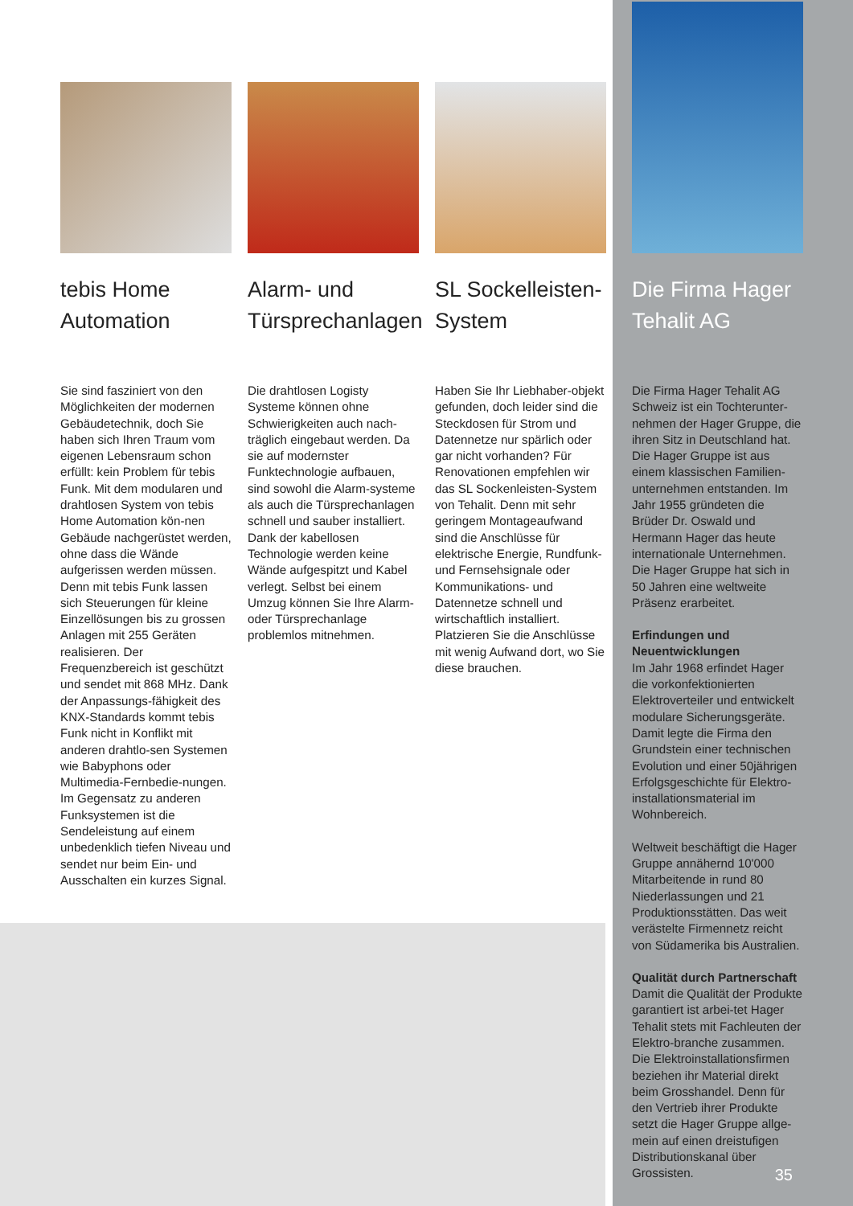tebis Home Automation
Sie sind fasziniert von den Möglichkeiten der modernen Gebäudetechnik, doch Sie haben sich Ihren Traum vom eigenen Lebensraum schon erfüllt: kein Problem für tebis Funk. Mit dem modularen und drahtlosen System von tebis Home Automation kön-nen Gebäude nachgerüstet werden, ohne dass die Wände aufgerissen werden müssen. Denn mit tebis Funk lassen sich Steuerungen für kleine Einzellösungen bis zu grossen Anlagen mit 255 Geräten realisieren. Der Frequenzbereich ist geschützt und sendet mit 868 MHz. Dank der Anpassungs-fähigkeit des KNX-Standards kommt tebis Funk nicht in Konflikt mit anderen drahtlo-sen Systemen wie Babyphons oder Multimedia-Fernbedie-nungen. Im Gegensatz zu anderen Funksystemen ist die Sendeleistung auf einem unbedenklich tiefen Niveau und sendet nur beim Ein- und Ausschalten ein kurzes Signal.
Alarm- und Türsprechanlagen
Die drahtlosen Logisty Systeme können ohne Schwierigkeiten auch nach-träglich eingebaut werden. Da sie auf modernster Funktechnologie aufbauen, sind sowohl die Alarm-systeme als auch die Türsprechanlagen schnell und sauber installiert. Dank der kabellosen Technologie werden keine Wände aufgespitzt und Kabel verlegt. Selbst bei einem Umzug können Sie Ihre Alarm- oder Türsprechanlage problemlos mitnehmen.
SL Sockelleisten-System
Haben Sie Ihr Liebhaber-objekt gefunden, doch leider sind die Steckdosen für Strom und Datennetze nur spärlich oder gar nicht vorhanden? Für Renovationen empfehlen wir das SL Sockenleisten-System von Tehalit. Denn mit sehr geringem Montageaufwand sind die Anschlüsse für elektrische Energie, Rundfunk- und Fernsehsignale oder Kommunikations- und Datennetze schnell und wirtschaftlich installiert. Platzieren Sie die Anschlüsse mit wenig Aufwand dort, wo Sie diese brauchen.
Die Firma Hager Tehalit AG
Die Firma Hager Tehalit AG Schweiz ist ein Tochterunter-nehmen der Hager Gruppe, die ihren Sitz in Deutschland hat. Die Hager Gruppe ist aus einem klassischen Familien-unternehmen entstanden. Im Jahr 1955 gründeten die Brüder Dr. Oswald und Hermann Hager das heute internationale Unternehmen. Die Hager Gruppe hat sich in 50 Jahren eine weltweite Präsenz erarbeitet.
Erfindungen und Neuentwicklungen
Im Jahr 1968 erfindet Hager die vorkonfektionierten Elektroverteiler und entwickelt modulare Sicherungsgeräte. Damit legte die Firma den Grundstein einer technischen Evolution und einer 50jährigen Erfolgsgeschichte für Elektro-installationsmaterial im Wohnbereich.
Weltweit beschäftigt die Hager Gruppe annähernd 10'000 Mitarbeitende in rund 80 Niederlassungen und 21 Produktionsstätten. Das weit verästelte Firmennetz reicht von Südamerika bis Australien.
Qualität durch Partnerschaft
Damit die Qualität der Produkte garantiert ist arbei-tet Hager Tehalit stets mit Fachleuten der Elektro-branche zusammen. Die Elektroinstallationsfirmen beziehen ihr Material direkt beim Grosshandel. Denn für den Vertrieb ihrer Produkte setzt die Hager Gruppe allge-mein auf einen dreistufigen Distributionskanal über Grossisten.
35